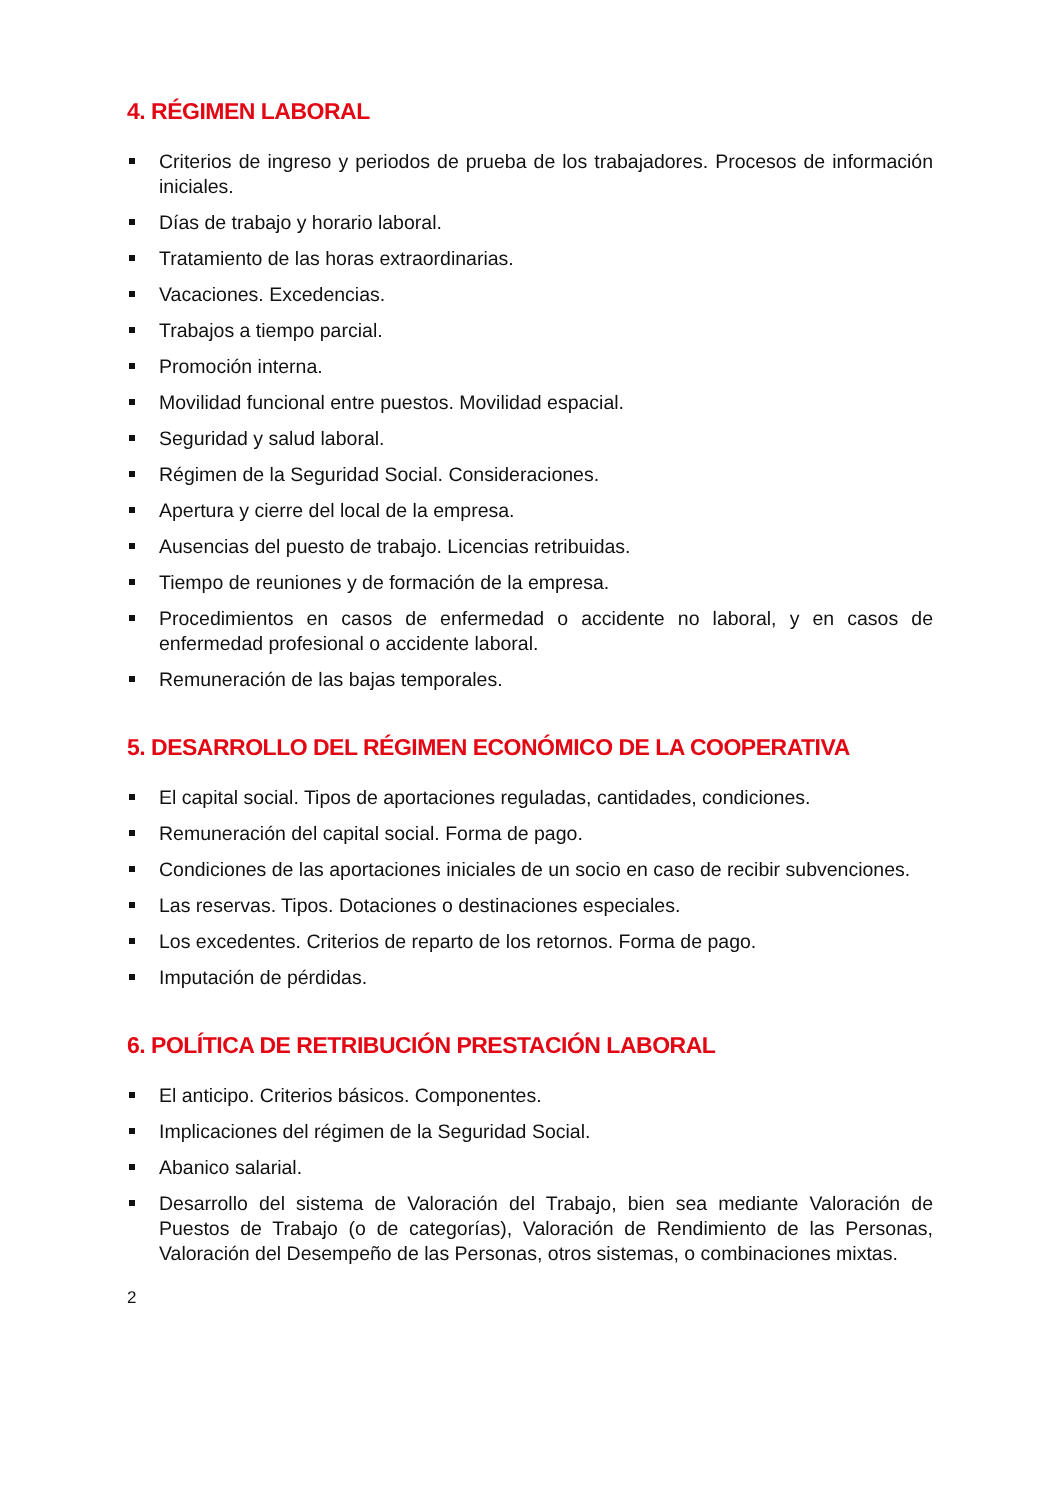4. RÉGIMEN LABORAL
Criterios de ingreso y periodos de prueba de los trabajadores. Procesos de información iniciales.
Días de trabajo y horario laboral.
Tratamiento de las horas extraordinarias.
Vacaciones. Excedencias.
Trabajos a tiempo parcial.
Promoción interna.
Movilidad funcional entre puestos. Movilidad espacial.
Seguridad y salud laboral.
Régimen de la Seguridad Social. Consideraciones.
Apertura y cierre del local de la empresa.
Ausencias del puesto de trabajo. Licencias retribuidas.
Tiempo de reuniones y de formación de la empresa.
Procedimientos en casos de enfermedad o accidente no laboral, y en casos de enfermedad profesional o accidente laboral.
Remuneración de las bajas temporales.
5. DESARROLLO DEL RÉGIMEN ECONÓMICO DE LA COOPERATIVA
El capital social. Tipos de aportaciones reguladas, cantidades, condiciones.
Remuneración del capital social. Forma de pago.
Condiciones de las aportaciones iniciales de un socio en caso de recibir subvenciones.
Las reservas. Tipos. Dotaciones o destinaciones especiales.
Los excedentes. Criterios de reparto de los retornos. Forma de pago.
Imputación de pérdidas.
6. POLÍTICA DE RETRIBUCIÓN PRESTACIÓN LABORAL
El anticipo. Criterios básicos. Componentes.
Implicaciones del régimen de la Seguridad Social.
Abanico salarial.
Desarrollo del sistema de Valoración del Trabajo, bien sea mediante Valoración de Puestos de Trabajo (o de categorías), Valoración de Rendimiento de las Personas, Valoración del Desempeño de las Personas, otros sistemas, o combinaciones mixtas.
2